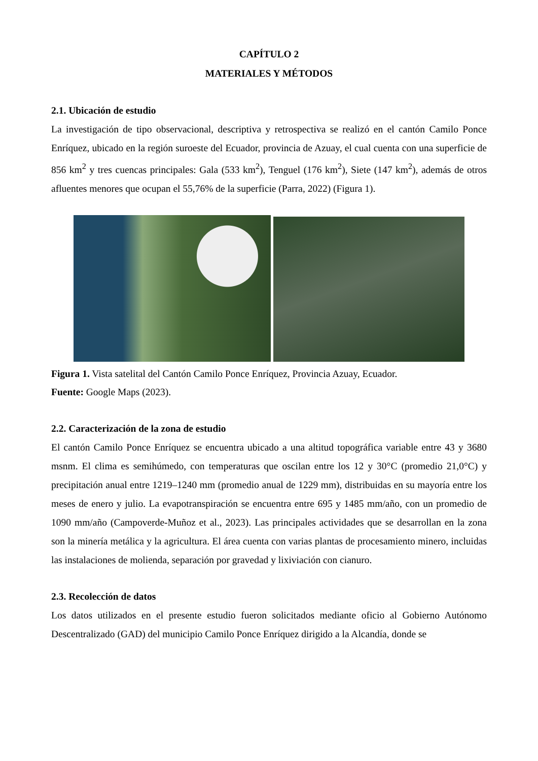CAPÍTULO 2
MATERIALES Y MÉTODOS
2.1. Ubicación de estudio
La investigación de tipo observacional, descriptiva y retrospectiva se realizó en el cantón Camilo Ponce Enríquez, ubicado en la región suroeste del Ecuador, provincia de Azuay, el cual cuenta con una superficie de 856 km<sup>2</sup> y tres cuencas principales: Gala (533 km<sup>2</sup>), Tenguel (176 km<sup>2</sup>), Siete (147 km<sup>2</sup>), además de otros afluentes menores que ocupan el 55,76% de la superficie (Parra, 2022) (Figura 1).
Figura 1. Vista satelital del Cantón Camilo Ponce Enríquez, Provincia Azuay, Ecuador.
Fuente: Google Maps (2023).
2.2. Caracterización de la zona de estudio
El cantón Camilo Ponce Enríquez se encuentra ubicado a una altitud topográfica variable entre 43 y 3680 msnm. El clima es semihúmedo, con temperaturas que oscilan entre los 12 y 30°C (promedio 21,0°C) y precipitación anual entre 1219–1240 mm (promedio anual de 1229 mm), distribuidas en su mayoría entre los meses de enero y julio. La evapotranspiración se encuentra entre 695 y 1485 mm/año, con un promedio de 1090 mm/año (Campoverde-Muñoz et al., 2023). Las principales actividades que se desarrollan en la zona son la minería metálica y la agricultura. El área cuenta con varias plantas de procesamiento minero, incluidas las instalaciones de molienda, separación por gravedad y lixiviación con cianuro.
2.3. Recolección de datos
Los datos utilizados en el presente estudio fueron solicitados mediante oficio al Gobierno Autónomo Descentralizado (GAD) del municipio Camilo Ponce Enríquez dirigido a la Alcandía, donde se